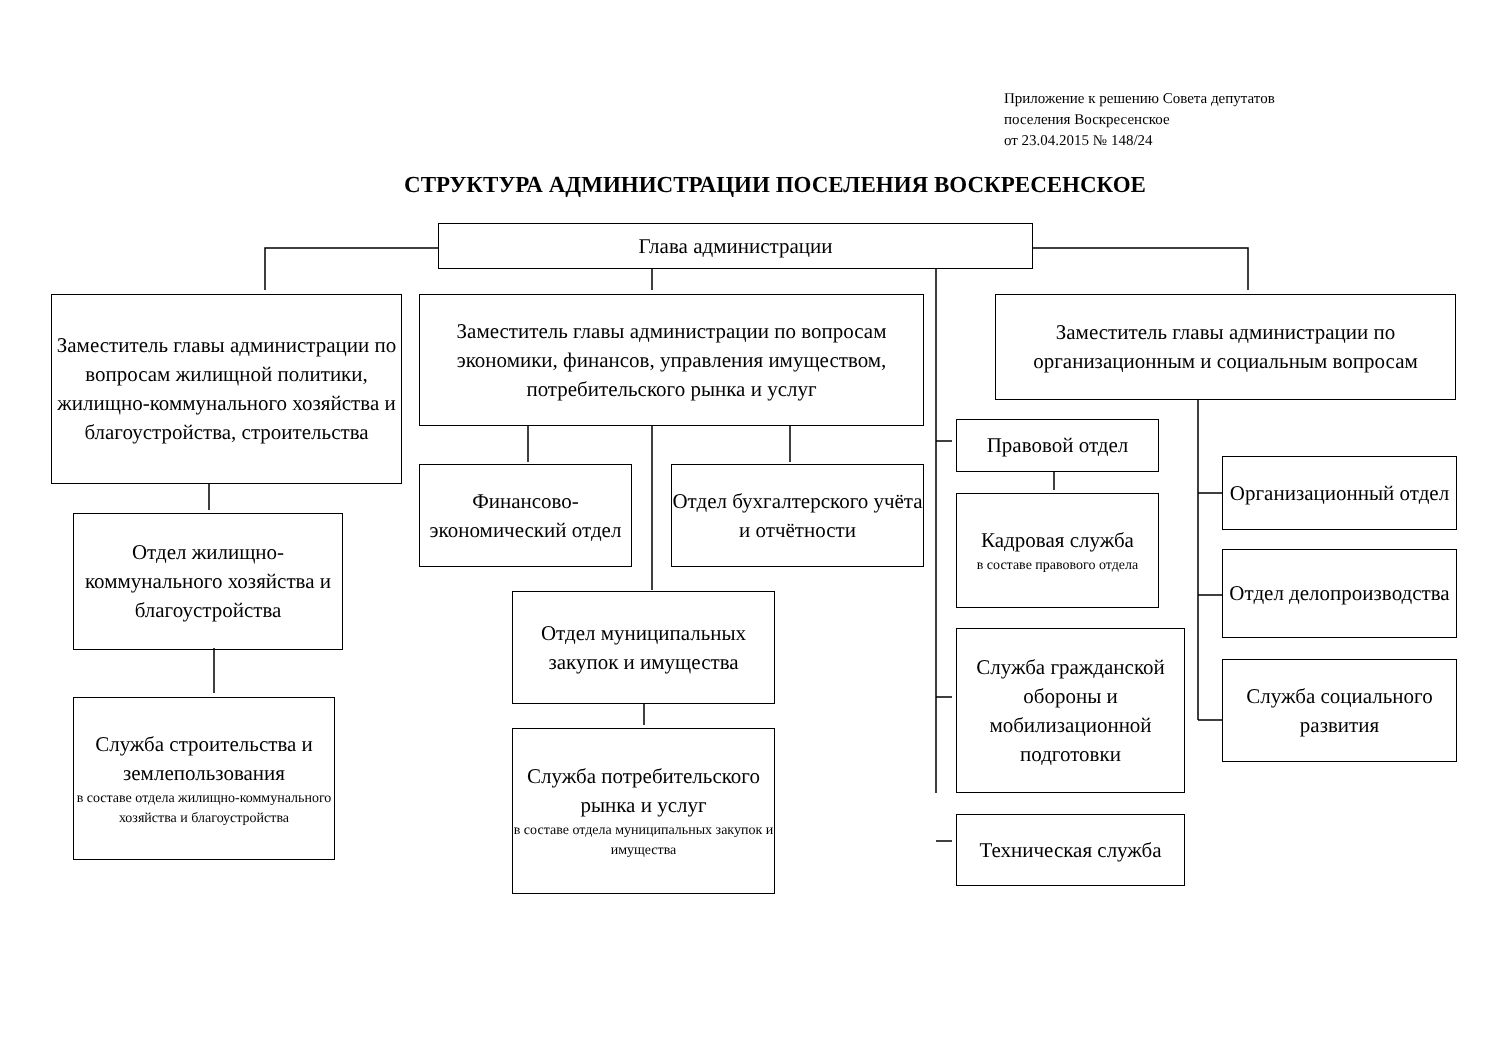Приложение к решению Совета депутатов
поселения Воскресенское
от 23.04.2015 № 148/24
СТРУКТУРА АДМИНИСТРАЦИИ ПОСЕЛЕНИЯ ВОСКРЕСЕНСКОЕ
Глава администрации
Заместитель главы администрации по вопросам жилищной политики, жилищно-коммунального хозяйства и благоустройства, строительства
Заместитель главы администрации по вопросам экономики, финансов, управления имуществом, потребительского рынка и услуг
Заместитель главы администрации по организационным и социальным вопросам
Отдел жилищно-коммунального хозяйства и благоустройства
Служба строительства и землепользования
в составе отдела жилищно-коммунального хозяйства и благоустройства
Финансово-экономический отдел
Отдел бухгалтерского учёта и отчётности
Отдел муниципальных закупок и имущества
Служба потребительского рынка и услуг
в составе отдела муниципальных закупок и имущества
Правовой отдел
Кадровая служба
в составе правового отдела
Служба гражданской обороны и мобилизационной подготовки
Техническая служба
Организационный отдел
Отдел делопроизводства
Служба социального развития